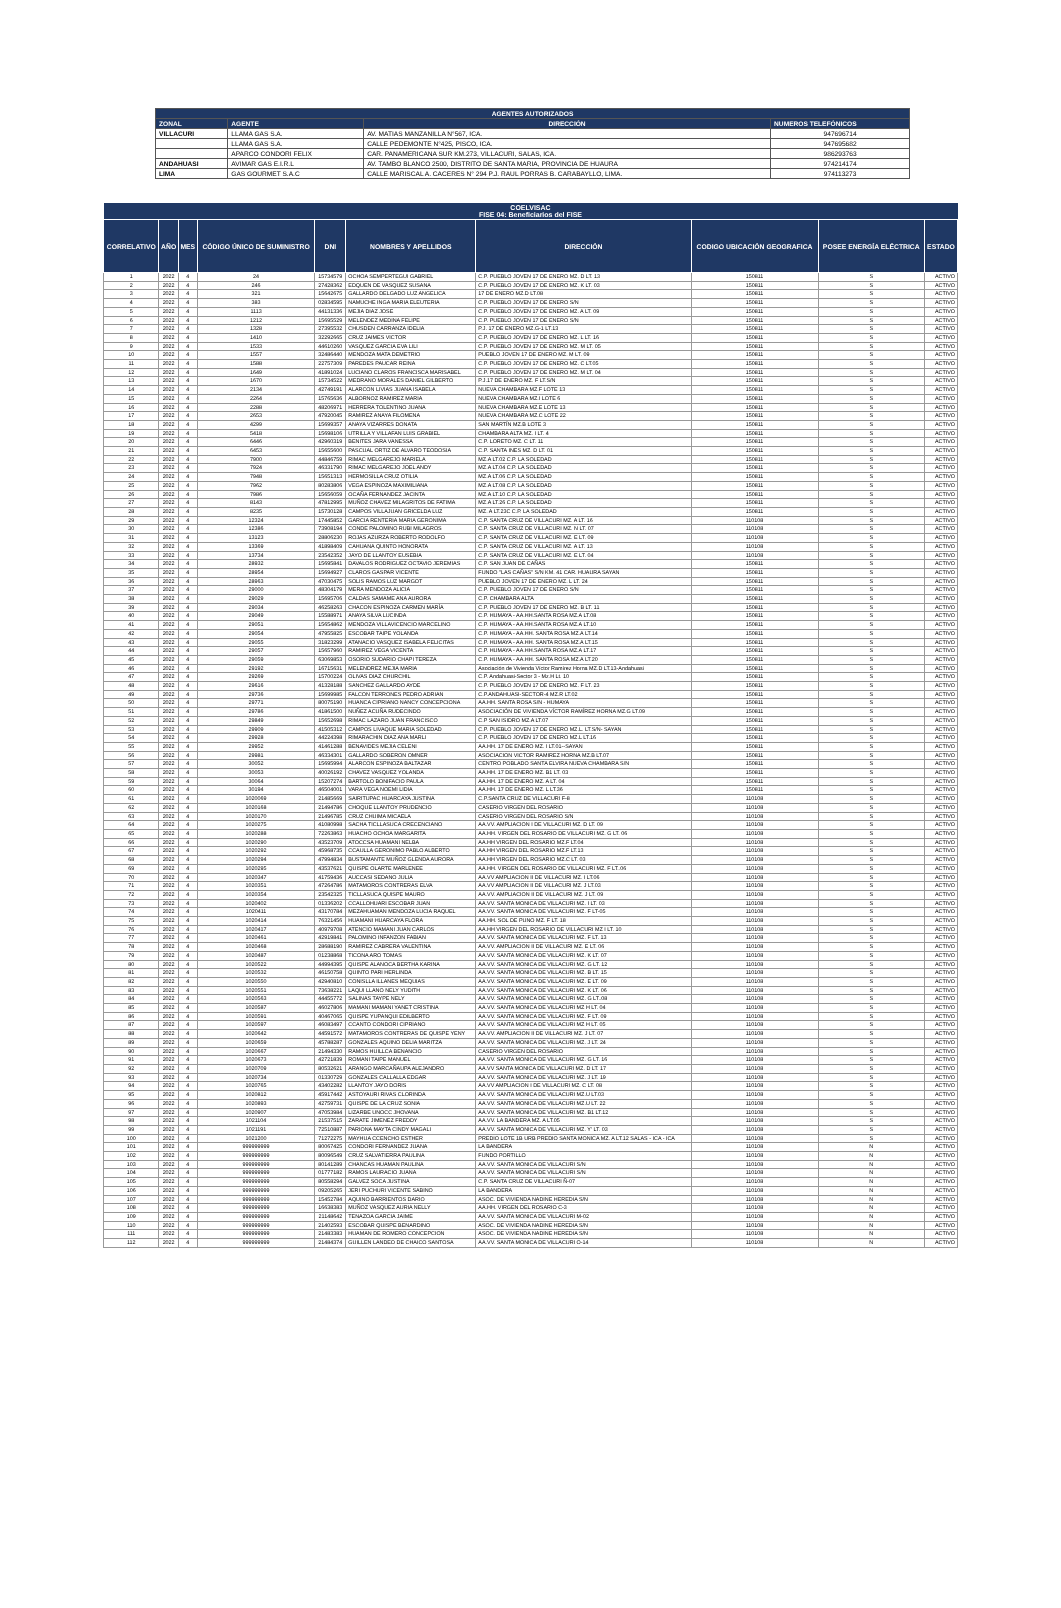| AGENTES AUTORIZADOS | | | |
| --- | --- | --- | --- |
| ZONAL | AGENTE | DIRECCIÓN | NUMEROS TELEFÓNICOS |
| VILLACURI | LLAMA GAS S.A. | AV. MATIAS MANZANILLA N°567, ICA. | 947696714 |
| | LLAMA GAS S.A. | CALLE PEDEMONTE N°425, PISCO, ICA. | 947695682 |
| | APARCO CONDORI FELIX | CAR. PANAMERICANA SUR KM.273, VILLACURI, SALAS, ICA. | 986293763 |
| ANDAHUASI | AVIMAR GAS E.I.R.L | AV. TAMBO BLANCO 2500, DISTRITO DE SANTA MARIA, PROVINCIA DE HUAURA | 974214174 |
| LIMA | GAS GOURMET S.A.C | CALLE MARISCAL A. CACERES N° 294 P.J. RAUL PORRAS B. CARABAYLLO, LIMA. | 974113273 |
| COELVISAC FISE 04: Beneficiarios del FISE | | | | | | | | | |
| --- | --- | --- | --- | --- | --- | --- | --- | --- | --- |
| CORRELATIVO | AÑO | MES | CÓDIGO ÚNICO DE SUMINISTRO | DNI | NOMBRES Y APELLIDOS | DIRECCIÓN | CODIGO UBICACIÓN GEOGRAFICA | POSEE ENERGÍA ELÉCTRICA | ESTADO |
| 1 | 2022 | 4 | 24 | 15734579 | OCHOA SEMPERTEGUI GABRIEL | C.P. PUEBLO JOVEN 17 DE ENERO MZ. D LT. 13 | 150811 | S | ACTIVO |
| 2 | 2022 | 4 | 246 | 27428362 | EDQUEN DE VASQUEZ SUSANA | C.P. PUEBLO JOVEN 17 DE ENERO MZ. K LT. 03 | 150811 | S | ACTIVO |
| 3 | 2022 | 4 | 321 | 15642675 | GALLARDO DELGADO LUZ ANGELICA | 17 DE ENERO MZ.D LT.08 | 150811 | S | ACTIVO |
| 4 | 2022 | 4 | 383 | 02834595 | NAMUCHE INGA MARIA ELEUTERIA | C.P. PUEBLO JOVEN 17 DE ENERO S/N | 150811 | S | ACTIVO |
| 5 | 2022 | 4 | 1113 | 44131336 | MEJIA DIAZ JOSE | C.P. PUEBLO JOVEN 17 DE ENERO MZ. A LT. 09 | 150811 | S | ACTIVO |
| 6 | 2022 | 4 | 1212 | 15695529 | MELENDEZ MEDINA FELIPE | C.P. PUEBLO JOVEN 17 DE ENERO S/N | 150811 | S | ACTIVO |
| 7 | 2022 | 4 | 1328 | 27395532 | CHUSDEN CARRANZA IDELIA | P.J. 17 DE ENERO MZ.G-1 LT.13 | 150811 | S | ACTIVO |
| 8 | 2022 | 4 | 1410 | 32292665 | CRUZ JAIMES VICTOR | C.P. PUEBLO JOVEN 17 DE ENERO MZ. L LT. 16 | 150811 | S | ACTIVO |
| 9 | 2022 | 4 | 1533 | 44610260 | VASQUEZ GARCIA EVA LILI | C.P. PUEBLO JOVEN 17 DE ENERO MZ. M LT. 05 | 150811 | S | ACTIVO |
| 10 | 2022 | 4 | 1557 | 32486440 | MENDOZA MATA DEMETRIO | PUEBLO JOVEN 17 DE ENERO MZ. M LT. 09 | 150811 | S | ACTIVO |
| 11 | 2022 | 4 | 1588 | 22757309 | PAREDES PAUCAR REINA | C.P. PUEBLO JOVEN 17 DE ENERO MZ. C LT.05 | 150811 | S | ACTIVO |
| 12 | 2022 | 4 | 1649 | 41891024 | LUCIANO CLAROS FRANCISCA MARISABEL | C.P. PUEBLO JOVEN 17 DE ENERO MZ. M LT. 04 | 150811 | S | ACTIVO |
| 13 | 2022 | 4 | 1670 | 15734522 | MEDRANO MORALES DANIEL GILBERTO | P.J.17 DE ENERO MZ. F LT.S/N | 150811 | S | ACTIVO |
| 14 | 2022 | 4 | 2134 | 42749191 | ALARCON LIVIAS JUANA ISABELA | NUEVA CHAMBARA MZ.F LOTE 13 | 150811 | S | ACTIVO |
| 15 | 2022 | 4 | 2264 | 15765636 | ALBORNOZ RAMIREZ MARIA | NUEVA CHAMBARA MZ.I LOTE 6 | 150811 | S | ACTIVO |
| 16 | 2022 | 4 | 2288 | 48206971 | HERRERA TOLENTINO JUANA | NUEVA CHAMBARA MZ.E LOTE 13 | 150811 | S | ACTIVO |
| 17 | 2022 | 4 | 2653 | 47920045 | RAMIREZ ANAYA FILOMENA | NUEVA CHAMBARA MZ.C LOTE 22 | 150811 | S | ACTIVO |
| 18 | 2022 | 4 | 4299 | 15699357 | ANAYA VIZARRES DONATA | SAN MARTÍN MZ.B LOTE 3 | 150811 | S | ACTIVO |
| 19 | 2022 | 4 | 5418 | 15698106 | UTRILLA Y VILLAFAN LUIS GRABIEL | CHAMBARA ALTA MZ. I LT. 4 | 150811 | S | ACTIVO |
| 20 | 2022 | 4 | 6446 | 42960319 | BENITES JARA VANESSA | C.P. LORETO MZ. C LT. 11 | 150811 | S | ACTIVO |
| 21 | 2022 | 4 | 6453 | 15655600 | PASCUAL ORTIZ DE ALVARO TEODOSIA | C.P. SANTA INES MZ. D LT. 01 | 150811 | S | ACTIVO |
| 22 | 2022 | 4 | 7900 | 44846759 | RIMAC MELGAREJO MARIELA | MZ.A LT.02 C.P. LA SOLEDAD | 150811 | S | ACTIVO |
| 23 | 2022 | 4 | 7924 | 46331790 | RIMAC MELGAREJO JOEL ANDY | MZ.A LT.04 C.P. LA SOLEDAD | 150811 | S | ACTIVO |
| 24 | 2022 | 4 | 7948 | 15651313 | HERMOSILLA CRUZ OTILIA | MZ.A LT.06 C.P. LA SOLEDAD | 150811 | S | ACTIVO |
| 25 | 2022 | 4 | 7962 | 80283806 | VEGA ESPINOZA MAXIMILIANA | MZ.A LT.08 C.P. LA SOLEDAD | 150811 | S | ACTIVO |
| 26 | 2022 | 4 | 7986 | 15656059 | OCAÑA FERNANDEZ JACINTA | MZ.A LT.10 C.P. LA SOLEDAD | 150811 | S | ACTIVO |
| 27 | 2022 | 4 | 8143 | 47812995 | MUÑOZ CHAVEZ MILAGRITOS DE FATIMA | MZ.A LT.26 C.P. LA SOLEDAD | 150811 | S | ACTIVO |
| 28 | 2022 | 4 | 8235 | 15730128 | CAMPOS VILLAJUAN GRICELDA LUZ | MZ. A LT.23C C.P. LA SOLEDAD | 150811 | S | ACTIVO |
| 29 | 2022 | 4 | 12324 | 17445852 | GARCIA RENTERIA MARIA GERONIMA | C.P. SANTA CRUZ DE VILLACURI MZ. A LT. 16 | 110108 | S | ACTIVO |
| 30 | 2022 | 4 | 12386 | 73908194 | CONDE PALOMINO RUBI MILAGROS | C.P. SANTA CRUZ DE VILLACURI MZ. N LT. 07 | 110108 | S | ACTIVO |
| 31 | 2022 | 4 | 13123 | 28806230 | ROJAS AZURZA ROBERTO RODOLFO | C.P. SANTA CRUZ DE VILLACURI MZ. E LT. 09 | 110108 | S | ACTIVO |
| 32 | 2022 | 4 | 13369 | 41898409 | CAHUANA QUINTO HONORATA | C.P. SANTA CRUZ DE VILLACURI MZ. A LT. 13 | 110108 | S | ACTIVO |
| 33 | 2022 | 4 | 13734 | 23542352 | JAYO DE LLANTOY EUSEBIA | C.P. SANTA CRUZ DE VILLACURI MZ. E LT. 04 | 110108 | S | ACTIVO |
| 34 | 2022 | 4 | 28932 | 15695841 | DAVALOS RODRIGUEZ OCTAVIO JEREMIAS | C.P. SAN JUAN DE CAÑAS | 150811 | S | ACTIVO |
| 35 | 2022 | 4 | 28954 | 15694927 | CLAROS GASPAR VICENTE | FUNDO "LAS CAÑAS" S/N KM. 41 CAR. HUAURA SAYAN | 150811 | S | ACTIVO |
| 36 | 2022 | 4 | 28963 | 47030475 | SOLIS RAMOS LUZ MARGOT | PUEBLO JOVEN 17 DE ENERO MZ. L LT. 24 | 150811 | S | ACTIVO |
| 37 | 2022 | 4 | 29000 | 48304179 | MERA MENDOZA ALICIA | C.P. PUEBLO JOVEN 17 DE ENERO S/N | 150811 | S | ACTIVO |
| 38 | 2022 | 4 | 29029 | 15695706 | CALDAS SAMAME ANA AURORA | C.P. CHAMBARA ALTA | 150811 | S | ACTIVO |
| 39 | 2022 | 4 | 29034 | 46258263 | CHACON ESPINOZA CARMEN MARÍA | C.P. PUEBLO JOVEN 17 DE ENERO MZ. B LT. 11 | 150811 | S | ACTIVO |
| 40 | 2022 | 4 | 29049 | 15588971 | ANAYA SILVA LUCINDA | C.P. HUMAYA - AA.HH.SANTA ROSA MZ.A LT.08 | 150811 | S | ACTIVO |
| 41 | 2022 | 4 | 29051 | 15654862 | MENDOZA VILLAVICENCIO MARCELINO | C.P. HUMAYA - AA.HH.SANTA ROSA MZ.A LT.10 | 150811 | S | ACTIVO |
| 42 | 2022 | 4 | 29054 | 47955825 | ESCOBAR TAIPE YOLANDA | C.P. HUMAYA - AA.HH. SANTA ROSA MZ.A LT.14 | 150811 | S | ACTIVO |
| 43 | 2022 | 4 | 29055 | 31823299 | ATANACIO VASQUEZ ISABELA FELICITAS | C.P. HUMAYA - AA.HH. SANTA ROSA MZ.A LT.15 | 150811 | S | ACTIVO |
| 44 | 2022 | 4 | 29057 | 15657960 | RAMIREZ VEGA VICENTA | C.P. HUMAYA - AA.HH.SANTA ROSA MZ.A LT.17 | 150811 | S | ACTIVO |
| 45 | 2022 | 4 | 29059 | 63069853 | OSORIO SUDARIO CHAPI TEREZA | C.P. HUMAYA - AA.HH. SANTA ROSA MZ.A LT.20 | 150811 | S | ACTIVO |
| 46 | 2022 | 4 | 29192 | 16715631 | MELENDREZ MEJIA MARIA | Asociación de Vivienda Víctor Ramírez Horna MZ.D LT.13-Andahuasi | 150811 | S | ACTIVO |
| 47 | 2022 | 4 | 29269 | 15700224 | OLIVAS DIAZ CHURCHIL | C.P. Andahuasi-Sector 3 - Mz.H Lt. 10 | 150811 | S | ACTIVO |
| 48 | 2022 | 4 | 29616 | 41328188 | SANCHEZ GALLARDO AYDE | C.P. PUEBLO JOVEN 17 DE ENERO MZ. F LT. 23 | 150811 | S | ACTIVO |
| 49 | 2022 | 4 | 29736 | 15699985 | FALCON TERRONES PEDRO ADRIAN | C.P.ANDAHUASI-SECTOR-4 MZ.R LT.02 | 150811 | S | ACTIVO |
| 50 | 2022 | 4 | 29771 | 80075190 | HUANCA CIPRIANO NANCY CONCEPCIONA | AA.HH. SANTA ROSA S/N - HUMAYA | 150811 | S | ACTIVO |
| 51 | 2022 | 4 | 29786 | 41861500 | NUÑEZ ACUÑA RUDECINDO | ASOCIACIÓN DE VIVIENDA VÍCTOR RAMÍREZ HORNA MZ.G LT.09 | 150811 | S | ACTIVO |
| 52 | 2022 | 4 | 29849 | 15652698 | RIMAC LAZARO JUAN FRANCISCO | C.P SAN ISIDRO MZ.A LT.07 | 150811 | S | ACTIVO |
| 53 | 2022 | 4 | 29909 | 41505312 | CAMPOS LIVAQUE MARIA SOLEDAD | C.P. PUEBLO JOVEN 17 DE ENERO MZ.L. LT.S/N- SAYAN | 150811 | S | ACTIVO |
| 54 | 2022 | 4 | 29928 | 44224398 | RIMARACHIN DIAZ ANA MARLI | C.P. PUEBLO JOVEN 17 DE ENERO MZ.L LT.16 | 150811 | S | ACTIVO |
| 55 | 2022 | 4 | 29952 | 41461288 | BENAVIDES MEJIA CELENI | AA.HH. 17 DE ENERO MZ. I LT.01--SAYAN | 150811 | S | ACTIVO |
| 56 | 2022 | 4 | 29981 | 46334301 | GALLARDO SOBERON OMNER | ASOCIACION VICTOR RAMIREZ HORNA MZ.B LT.07 | 150811 | S | ACTIVO |
| 57 | 2022 | 4 | 30052 | 15695994 | ALARCON ESPINOZA BALTAZAR | CENTRO POBLADO SANTA ELVIRA NUEVA CHAMBARA S/N | 150811 | S | ACTIVO |
| 58 | 2022 | 4 | 30053 | 40026192 | CHAVEZ VASQUEZ YOLANDA | AA.HH. 17 DE ENERO MZ. B1 LT. 03 | 150811 | S | ACTIVO |
| 59 | 2022 | 4 | 30064 | 15207274 | BARTOLO BONIFACIO PAULA | AA.HH. 17 DE ENERO MZ. A LT. 04 | 150811 | S | ACTIVO |
| 60 | 2022 | 4 | 30194 | 46504001 | VARA VEGA NOEMI LIDIA | AA.HH. 17 DE ENERO MZ. L LT.36 | 150811 | S | ACTIVO |
| 61 | 2022 | 4 | 1020069 | 21485669 | SAIRITUPAC HUARCAYA JUSTINA | C.P.SANTA CRUZ DE VILLACURI F-8 | 110108 | S | ACTIVO |
| 62 | 2022 | 4 | 1020168 | 21494786 | CHOQUE LLANTOY PRUDENCIO | CASERIO VIRGEN DEL ROSARIO | 110108 | S | ACTIVO |
| 63 | 2022 | 4 | 1020170 | 21496785 | CRUZ CHUIMA MICAELA | CASERIO VIRGEN DEL ROSARIO S/N | 110108 | S | ACTIVO |
| 64 | 2022 | 4 | 1020275 | 41080998 | SACHA TICLLASUCA CRECENCIANO | AA.VV. AMPLIACION I DE VILLACURI MZ. D LT. 09 | 110108 | S | ACTIVO |
| 65 | 2022 | 4 | 1020288 | 72263863 | HUACHO OCHOA MARGARITA | AA.HH. VIRGEN DEL ROSARIO DE VILLACURI MZ. G LT. 06 | 110108 | S | ACTIVO |
| 66 | 2022 | 4 | 1020290 | 43523709 | ATOCCSA HUAMANI NELBA | AA.HH VIRGEN DEL ROSARIO MZ.F LT.04 | 110108 | S | ACTIVO |
| 67 | 2022 | 4 | 1020292 | 45968735 | CCAULLA GERONIMO PABLO ALBERTO | AA.HH VIRGEN DEL ROSARIO MZ.F LT.13 | 110108 | S | ACTIVO |
| 68 | 2022 | 4 | 1020294 | 47994834 | BUSTAMANTE MUÑOZ GLENDA AURORA | AA.HH VIRGEN DEL ROSARIO MZ.C LT. 03 | 110108 | S | ACTIVO |
| 69 | 2022 | 4 | 1020295 | 43537621 | QUISPE OLARTE MARLENEE | AA.HH. VIRGEN DEL ROSARIO DE VILLACURI MZ. F LT..06 | 110108 | S | ACTIVO |
| 70 | 2022 | 4 | 1020347 | 41759436 | AUCCASI SEDANO JULIA | AA.VV AMPLIACION II DE VILLACURI MZ. I LT.06 | 110108 | S | ACTIVO |
| 71 | 2022 | 4 | 1020351 | 47264786 | MATAMOROS CONTRERAS ELVA | AA.VV AMPLIACION II DE VILLACURI MZ. J LT.03 | 110108 | S | ACTIVO |
| 72 | 2022 | 4 | 1020354 | 23542325 | TICLLASUCA QUISPE MAURO | AA.VV. AMPLIACION II DE VILLACURI MZ. J LT. 09 | 110108 | S | ACTIVO |
| 73 | 2022 | 4 | 1020402 | 01336202 | CCALLOHUARI ESCOBAR JUAN | AA.VV. SANTA MONICA DE VILLACURI MZ. I LT. 03 | 110108 | S | ACTIVO |
| 74 | 2022 | 4 | 1020411 | 43170784 | MEZAHUAMAN MENDOZA LUCIA RAQUEL | AA.VV. SANTA MONICA DE VILLACURI MZ. F LT-05 | 110108 | S | ACTIVO |
| 75 | 2022 | 4 | 1020414 | 76321456 | HUAMANI HUARCAYA FLORA | AA.HH. SOL DE PUNO MZ. F LT. 18 | 110108 | S | ACTIVO |
| 76 | 2022 | 4 | 1020417 | 40979708 | ATENCIO MAMANI JUAN CARLOS | AA.HH VIRGEN DEL ROSARIO DE VILLACURI MZ I LT. 10 | 110108 | S | ACTIVO |
| 77 | 2022 | 4 | 1020461 | 42919841 | PALOMINO INFANZON FABIAN | AA.VV. SANTA MONICA DE VILLACURI MZ. F LT. 13 | 110108 | S | ACTIVO |
| 78 | 2022 | 4 | 1020468 | 28688190 | RAMIREZ CABRERA VALENTINA | AA.VV. AMPLIACION II DE VILLACURI MZ. E LT. 06 | 110108 | S | ACTIVO |
| 79 | 2022 | 4 | 1020487 | 01238868 | TICONA ARO TOMAS | AA.VV. SANTA MONICA DE VILLACURI MZ. K LT. 07 | 110108 | S | ACTIVO |
| 80 | 2022 | 4 | 1020522 | 44994395 | QUISPE ALANOCA BERTHA KARINA | AA.VV. SANTA MONICA DE VILLACURI MZ. G LT. 12 | 110108 | S | ACTIVO |
| 81 | 2022 | 4 | 1020532 | 46150758 | QUINTO PARI HERLINDA | AA.VV. SANTA MONICA DE VILLACURI MZ. B LT. 15 | 110108 | S | ACTIVO |
| 82 | 2022 | 4 | 1020550 | 42940810 | CONISLLA ILLANES MEQUIAS | AA.VV. SANTA MONICA DE VILLACURI MZ. E LT. 09 | 110108 | S | ACTIVO |
| 83 | 2022 | 4 | 1020551 | 73638221 | LAQUI LLANO NELY YUDITH | AA.VV. SANTA MONICA DE VILLACURI MZ. K LT. 06 | 110108 | S | ACTIVO |
| 84 | 2022 | 4 | 1020563 | 44455772 | SALINAS TAYPE NELY | AA.VV. SANTA MONICA DE VILLACURI MZ. G LT..08 | 110108 | S | ACTIVO |
| 85 | 2022 | 4 | 1020587 | 46027806 | MAMANI MAMANI YANET CRISTINA | AA.VV. SANTA MONICA DE VILLACURI MZ H LT. 04 | 110108 | S | ACTIVO |
| 86 | 2022 | 4 | 1020591 | 40467065 | QUISPE YUPANQUI EDILBERTO | AA.VV. SANTA MONICA DE VILLACURI MZ. F LT. 09 | 110108 | S | ACTIVO |
| 87 | 2022 | 4 | 1020597 | 46083497 | CCANTO CONDORI CIPRIANO | AA.VV. SANTA MONICA DE VILLACURI MZ H LT. 05 | 110108 | S | ACTIVO |
| 88 | 2022 | 4 | 1020642 | 44591572 | MATAMOROS CONTRERAS DE QUISPE YENY | AA.VV. AMPLIACION II DE VILLACURI MZ. J LT. 07 | 110108 | S | ACTIVO |
| 89 | 2022 | 4 | 1020659 | 45788287 | GONZALES AQUINO DELIA MARITZA | AA.VV. SANTA MONICA DE VILLACURI MZ. J LT. 24 | 110108 | S | ACTIVO |
| 90 | 2022 | 4 | 1020667 | 21494330 | RAMOS HUILLCA BENANCIO | CASERIO VIRGEN DEL ROSARIO | 110108 | S | ACTIVO |
| 91 | 2022 | 4 | 1020673 | 42721839 | ROMANI TAIPE MANUEL | AA.VV. SANTA MONICA DE VILLACURI MZ. G LT. 16 | 110108 | S | ACTIVO |
| 92 | 2022 | 4 | 1020709 | 80532621 | ARANGO MARCAÑAUPA ALEJANDRO | AA.VV SANTA MONICA DE VILLACURI MZ. D LT. 17 | 110108 | S | ACTIVO |
| 93 | 2022 | 4 | 1020734 | 01330729 | GONZALES CALLALLA EDGAR | AA.VV. SANTA MONICA DE VILLACURI MZ. J LT. 19 | 110108 | S | ACTIVO |
| 94 | 2022 | 4 | 1020765 | 43402282 | LLANTOY JAYO DORIS | AA.VV AMPLIACION I DE VILLACURI MZ. C LT. 08 | 110108 | S | ACTIVO |
| 95 | 2022 | 4 | 1020812 | 45917442 | ASTOYAURI RIVAS CLORINDA | AA.VV. SANTA MONICA DE VILLACURI MZ.U LT.03 | 110108 | S | ACTIVO |
| 96 | 2022 | 4 | 1020893 | 42759731 | QUISPE DE LA CRUZ SONIA | AA.VV. SANTA MONICA DE VILLACURI MZ.U LT. 22 | 110108 | S | ACTIVO |
| 97 | 2022 | 4 | 1020907 | 47053984 | LIZARBE UNOCC JHOVANA | AA.VV. SANTA MONICA DE VILLACURI MZ. B1 LT.12 | 110108 | S | ACTIVO |
| 98 | 2022 | 4 | 1021104 | 21537515 | ZARATE JIMENEZ FREDDY | AA.VV. LA BANDERA MZ. A LT.05 | 110108 | S | ACTIVO |
| 99 | 2022 | 4 | 1021191 | 72510887 | PARIONA MAYTA CINDY MAGALI | AA.VV. SANTA MONICA DE VILLACURI MZ. Y' LT. 03 | 110108 | S | ACTIVO |
| 100 | 2022 | 4 | 1021200 | 71272275 | MAYHUA CCENCHO ESTHER | PREDIO LOTE 1B URB PREDIO SANTA MONICA MZ. A LT.12 SALAS - ICA - ICA | 110108 | S | ACTIVO |
| 101 | 2022 | 4 | 999999999 | 80067425 | CONDORI FERNANDEZ JUANA | LA BANDERA | 110108 | N | ACTIVO |
| 102 | 2022 | 4 | 999999999 | 80096549 | CRUZ SALVATIERRA PAULINA | FUNDO PORTILLO | 110108 | N | ACTIVO |
| 103 | 2022 | 4 | 999999999 | 80141289 | CHANCAS HUAMAN PAULINA | AA.VV. SANTA MONICA DE VILLACURI S/N | 110108 | N | ACTIVO |
| 104 | 2022 | 4 | 999999999 | 01777182 | RAMOS LAURACIO JUANA | AA.VV. SANTA MONICA DE VILLACURI S/N | 110108 | N | ACTIVO |
| 105 | 2022 | 4 | 999999999 | 80558294 | GALVEZ SOCA JUSTINA | C.P. SANTA CRUZ DE VILLACURI Ñ-07 | 110108 | N | ACTIVO |
| 106 | 2022 | 4 | 999999999 | 09205265 | JERI PUCHURI VICENTE SABINO | LA BANDERA | 110108 | N | ACTIVO |
| 107 | 2022 | 4 | 999999999 | 15452784 | AQUINO BARRIENTOS DARIO | ASOC. DE VIVIENDA NADINE HEREDIA S/N | 110108 | N | ACTIVO |
| 108 | 2022 | 4 | 999999999 | 16638383 | MUÑOZ VASQUEZ AURIA NELLY | AA.HH. VIRGEN DEL ROSARIO C-3 | 110108 | N | ACTIVO |
| 109 | 2022 | 4 | 999999999 | 21148642 | TENAZOA GARCIA JAIME | AA.VV. SANTA MONICA DE VILLACURI M-02 | 110108 | N | ACTIVO |
| 110 | 2022 | 4 | 999999999 | 21402593 | ESCOBAR QUISPE BENARDINO | ASOC. DE VIVIENDA NADINE HEREDIA S/N | 110108 | N | ACTIVO |
| 111 | 2022 | 4 | 999999999 | 21483383 | HUAMAN DE ROMERO CONCEPCION | ASOC. DE VIVIENDA NADINE HEREDIA S/N | 110108 | N | ACTIVO |
| 112 | 2022 | 4 | 999999999 | 21484374 | GUILLEN LANDEO DE CHAICO SANTOSA | AA.VV. SANTA MONICA DE VILLACURI O-14 | 110108 | N | ACTIVO |